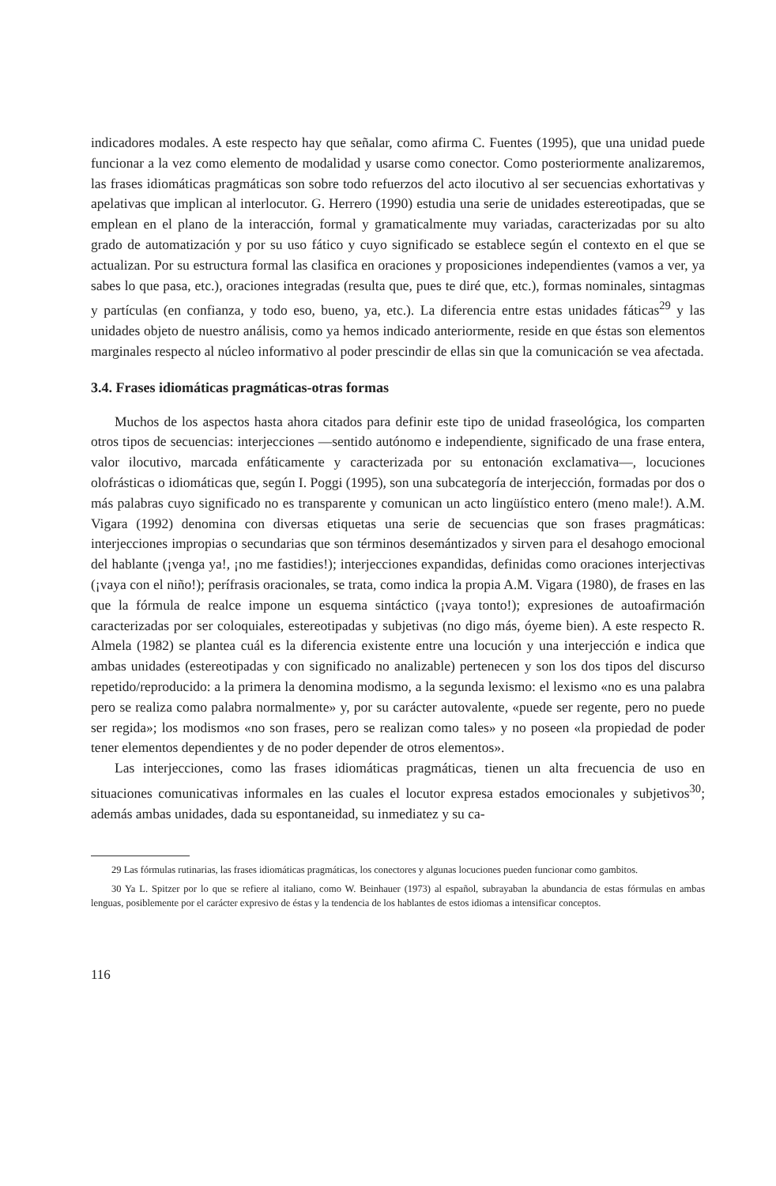indicadores modales. A este respecto hay que señalar, como afirma C. Fuentes (1995), que una unidad puede funcionar a la vez como elemento de modalidad y usarse como conector. Como posteriormente analizaremos, las frases idiomáticas pragmáticas son sobre todo refuerzos del acto ilocutivo al ser secuencias exhortativas y apelativas que implican al interlocutor. G. Herrero (1990) estudia una serie de unidades estereotipadas, que se emplean en el plano de la interacción, formal y gramaticalmente muy variadas, caracterizadas por su alto grado de automatización y por su uso fático y cuyo significado se establece según el contexto en el que se actualizan. Por su estructura formal las clasifica en oraciones y proposiciones independientes (vamos a ver, ya sabes lo que pasa, etc.), oraciones integradas (resulta que, pues te diré que, etc.), formas nominales, sintagmas y partículas (en confianza, y todo eso, bueno, ya, etc.). La diferencia entre estas unidades fáticas<sup>29</sup> y las unidades objeto de nuestro análisis, como ya hemos indicado anteriormente, reside en que éstas son elementos marginales respecto al núcleo informativo al poder prescindir de ellas sin que la comunicación se vea afectada.
3.4. Frases idiomáticas pragmáticas-otras formas
Muchos de los aspectos hasta ahora citados para definir este tipo de unidad fraseológica, los comparten otros tipos de secuencias: interjecciones —sentido autónomo e independiente, significado de una frase entera, valor ilocutivo, marcada enfáticamente y caracterizada por su entonación exclamativa—, locuciones olofrásticas o idiomáticas que, según I. Poggi (1995), son una subcategoría de interjección, formadas por dos o más palabras cuyo significado no es transparente y comunican un acto lingüístico entero (meno male!). A.M. Vigara (1992) denomina con diversas etiquetas una serie de secuencias que son frases pragmáticas: interjecciones impropias o secundarias que son términos desemántizados y sirven para el desahogo emocional del hablante (¡venga ya!, ¡no me fastidies!); interjecciones expandidas, definidas como oraciones interjectivas (¡vaya con el niño!); perífrasis oracionales, se trata, como indica la propia A.M. Vigara (1980), de frases en las que la fórmula de realce impone un esquema sintáctico (¡vaya tonto!); expresiones de autoafirmación caracterizadas por ser coloquiales, estereotipadas y subjetivas (no digo más, óyeme bien). A este respecto R. Almela (1982) se plantea cuál es la diferencia existente entre una locución y una interjección e indica que ambas unidades (estereotipadas y con significado no analizable) pertenecen y son los dos tipos del discurso repetido/reproducido: a la primera la denomina modismo, a la segunda lexismo: el lexismo «no es una palabra pero se realiza como palabra normalmente» y, por su carácter autovalente, «puede ser regente, pero no puede ser regida»; los modismos «no son frases, pero se realizan como tales» y no poseen «la propiedad de poder tener elementos dependientes y de no poder depender de otros elementos».
Las interjecciones, como las frases idiomáticas pragmáticas, tienen un alta frecuencia de uso en situaciones comunicativas informales en las cuales el locutor expresa estados emocionales y subjetivos<sup>30</sup>; además ambas unidades, dada su espontaneidad, su inmediatez y su ca-
29 Las fórmulas rutinarias, las frases idiomáticas pragmáticas, los conectores y algunas locuciones pueden funcionar como gambitos.
30 Ya L. Spitzer por lo que se refiere al italiano, como W. Beinhauer (1973) al español, subrayaban la abundancia de estas fórmulas en ambas lenguas, posiblemente por el carácter expresivo de éstas y la tendencia de los hablantes de estos idiomas a intensificar conceptos.
116